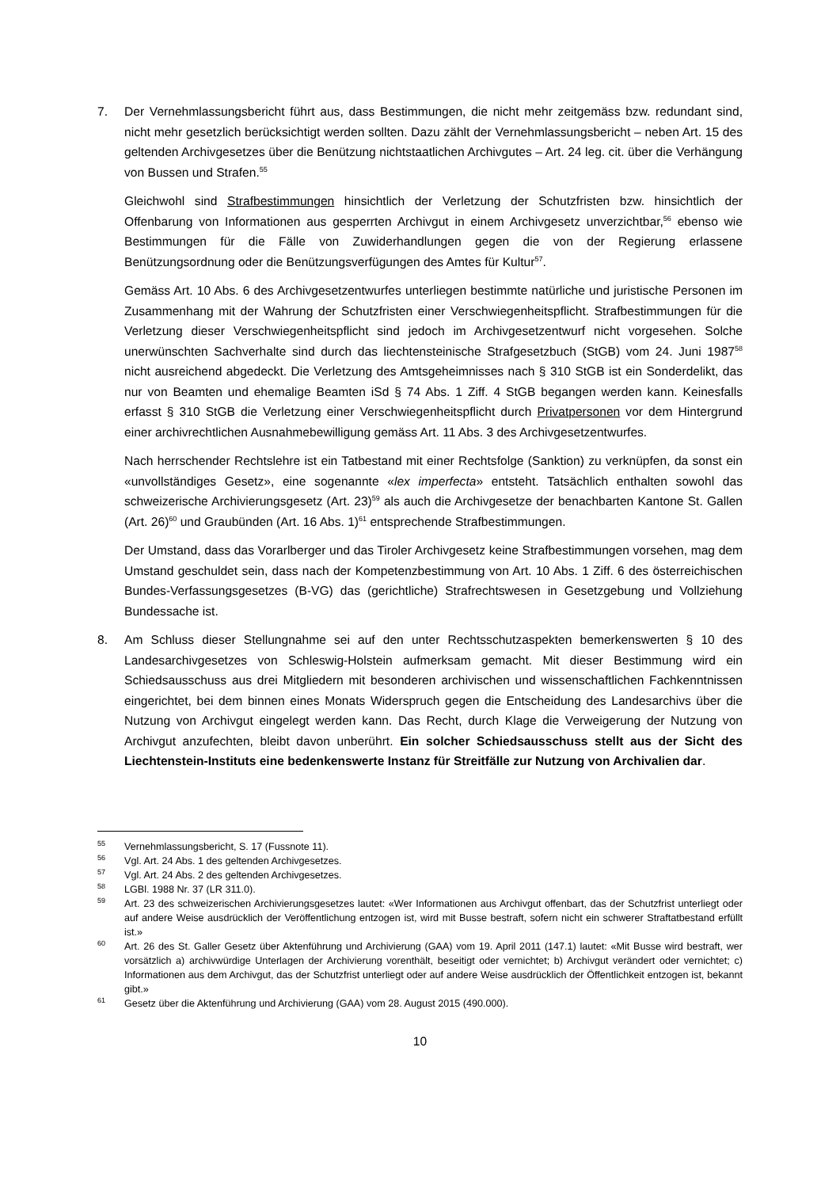7. Der Vernehmlassungsbericht führt aus, dass Bestimmungen, die nicht mehr zeitgemäss bzw. redundant sind, nicht mehr gesetzlich berücksichtigt werden sollten. Dazu zählt der Vernehmlassungsbericht – neben Art. 15 des geltenden Archivgesetzes über die Benützung nichtstaatlichen Archivgutes – Art. 24 leg. cit. über die Verhängung von Bussen und Strafen.<sup>55</sup>
Gleichwohl sind Strafbestimmungen hinsichtlich der Verletzung der Schutzfristen bzw. hinsichtlich der Offenbarung von Informationen aus gesperrten Archivgut in einem Archivgesetz unverzichtbar,<sup>56</sup> ebenso wie Bestimmungen für die Fälle von Zuwiderhandlungen gegen die von der Regierung erlassene Benützungsordnung oder die Benützungsverfügungen des Amtes für Kultur<sup>57</sup>.
Gemäss Art. 10 Abs. 6 des Archivgesetzentwurfes unterliegen bestimmte natürliche und juristische Personen im Zusammenhang mit der Wahrung der Schutzfristen einer Verschwiegenheitspflicht. Strafbestimmungen für die Verletzung dieser Verschwiegenheitspflicht sind jedoch im Archivgesetzentwurf nicht vorgesehen. Solche unerwünschten Sachverhalte sind durch das liechtensteinische Strafgesetzbuch (StGB) vom 24. Juni 1987<sup>58</sup> nicht ausreichend abgedeckt. Die Verletzung des Amtsgeheimnisses nach § 310 StGB ist ein Sonderdelikt, das nur von Beamten und ehemalige Beamten iSd § 74 Abs. 1 Ziff. 4 StGB begangen werden kann. Keinesfalls erfasst § 310 StGB die Verletzung einer Verschwiegenheitspflicht durch Privatpersonen vor dem Hintergrund einer archivrechtlichen Ausnahmebewilligung gemäss Art. 11 Abs. 3 des Archivgesetzentwurfes.
Nach herrschender Rechtslehre ist ein Tatbestand mit einer Rechtsfolge (Sanktion) zu verknüpfen, da sonst ein «unvollständiges Gesetz», eine sogenannte «lex imperfecta» entsteht. Tatsächlich enthalten sowohl das schweizerische Archivierungsgesetz (Art. 23)<sup>59</sup> als auch die Archivgesetze der benachbarten Kantone St. Gallen (Art. 26)<sup>60</sup> und Graubünden (Art. 16 Abs. 1)<sup>61</sup> entsprechende Strafbestimmungen.
Der Umstand, dass das Vorarlberger und das Tiroler Archivgesetz keine Strafbestimmungen vorsehen, mag dem Umstand geschuldet sein, dass nach der Kompetenzbestimmung von Art. 10 Abs. 1 Ziff. 6 des österreichischen Bundes-Verfassungsgesetzes (B-VG) das (gerichtliche) Strafrechtswesen in Gesetzgebung und Vollziehung Bundessache ist.
8. Am Schluss dieser Stellungnahme sei auf den unter Rechtsschutzaspekten bemerkenswerten § 10 des Landesarchivgesetzes von Schleswig-Holstein aufmerksam gemacht. Mit dieser Bestimmung wird ein Schiedsausschuss aus drei Mitgliedern mit besonderen archivischen und wissenschaftlichen Fachkenntnissen eingerichtet, bei dem binnen eines Monats Widerspruch gegen die Entscheidung des Landesarchivs über die Nutzung von Archivgut eingelegt werden kann. Das Recht, durch Klage die Verweigerung der Nutzung von Archivgut anzufechten, bleibt davon unberührt. Ein solcher Schiedsausschuss stellt aus der Sicht des Liechtenstein-Instituts eine bedenkenswerte Instanz für Streitfälle zur Nutzung von Archivalien dar.
<sup>55</sup>
Vernehmlassungsbericht, S. 17 (Fussnote 11).
<sup>56</sup>
Vgl. Art. 24 Abs. 1 des geltenden Archivgesetzes.
<sup>57</sup>
Vgl. Art. 24 Abs. 2 des geltenden Archivgesetzes.
<sup>58</sup>
LGBl. 1988 Nr. 37 (LR 311.0).
<sup>59</sup>
Art. 23 des schweizerischen Archivierungsgesetzes lautet: «Wer Informationen aus Archivgut offenbart, das der Schutzfrist unterliegt oder auf andere Weise ausdrücklich der Veröffentlichung entzogen ist, wird mit Busse bestraft, sofern nicht ein schwerer Straftatbestand erfüllt ist.»
<sup>60</sup>
Art. 26 des St. Galler Gesetz über Aktenführung und Archivierung (GAA) vom 19. April 2011 (147.1) lautet: «Mit Busse wird bestraft, wer vorsätzlich a) archivwürdige Unterlagen der Archivierung vorenthält, beseitigt oder vernichtet; b) Archivgut verändert oder vernichtet; c) Informationen aus dem Archivgut, das der Schutzfrist unterliegt oder auf andere Weise ausdrücklich der Öffentlichkeit entzogen ist, bekannt gibt.»
<sup>61</sup>
Gesetz über die Aktenführung und Archivierung (GAA) vom 28. August 2015 (490.000).
10